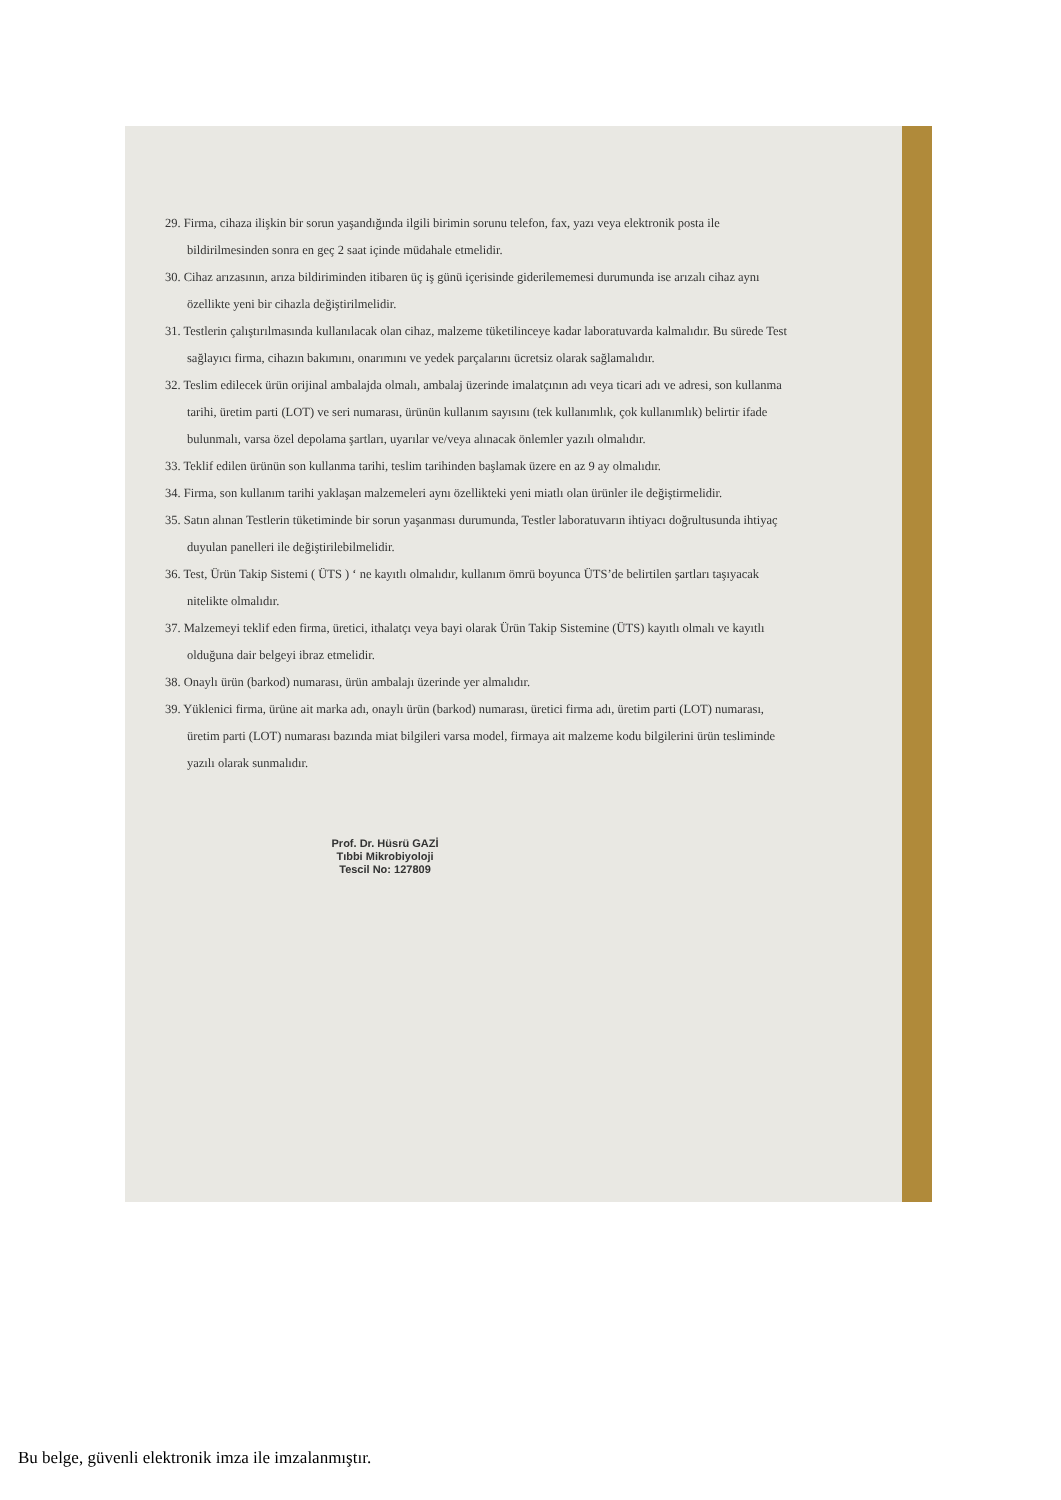29. Firma, cihaza ilişkin bir sorun yaşandığında ilgili birimin sorunu telefon, fax, yazı veya elektronik posta ile bildirilmesinden sonra en geç 2 saat içinde müdahale etmelidir.
30. Cihaz arızasının, arıza bildiriminden itibaren üç iş günü içerisinde giderilememesi durumunda ise arızalı cihaz aynı özellikte yeni bir cihazla değiştirilmelidir.
31. Testlerin çalıştırılmasında kullanılacak olan cihaz, malzeme tüketilinceye kadar laboratuvarda kalmalıdır. Bu sürede Test sağlayıcı firma, cihazın bakımını, onarımını ve yedek parçalarını ücretsiz olarak sağlamalıdır.
32. Teslim edilecek ürün orijinal ambalajda olmalı, ambalaj üzerinde imalatçının adı veya ticari adı ve adresi, son kullanma tarihi, üretim parti (LOT) ve seri numarası, ürünün kullanım sayısını (tek kullanımlık, çok kullanımlık) belirtir ifade bulunmalı, varsa özel depolama şartları, uyarılar ve/veya alınacak önlemler yazılı olmalıdır.
33. Teklif edilen ürünün son kullanma tarihi, teslim tarihinden başlamak üzere en az 9 ay olmalıdır.
34. Firma, son kullanım tarihi yaklaşan malzemeleri aynı özellikteki yeni miatlı olan ürünler ile değiştirmelidir.
35. Satın alınan Testlerin tüketiminde bir sorun yaşanması durumunda, Testler laboratuvarın ihtiyacı doğrultusunda ihtiyaç duyulan panelleri ile değiştirilebilmelidir.
36. Test, Ürün Takip Sistemi ( ÜTS ) ‘ ne kayıtlı olmalıdır, kullanım ömrü boyunca ÜTS’de belirtilen şartları taşıyacak nitelikte olmalıdır.
37. Malzemeyi teklif eden firma, üretici, ithalatçı veya bayi olarak Ürün Takip Sistemine (ÜTS) kayıtlı olmalı ve kayıtlı olduğuna dair belgeyi ibraz etmelidir.
38. Onaylı ürün (barkod) numarası, ürün ambalajı üzerinde yer almalıdır.
39. Yüklenici firma, ürüne ait marka adı, onaylı ürün (barkod) numarası, üretici firma adı, üretim parti (LOT) numarası, üretim parti (LOT) numarası bazında miat bilgileri varsa model, firmaya ait malzeme kodu bilgilerini ürün tesliminde yazılı olarak sunmalıdır.
Prof. Dr. Hüsrü GAZİ
Tıbbi Mikrobiyoloji
Tescil No: 127809
Bu belge, güvenli elektronik imza ile imzalanmıştır.